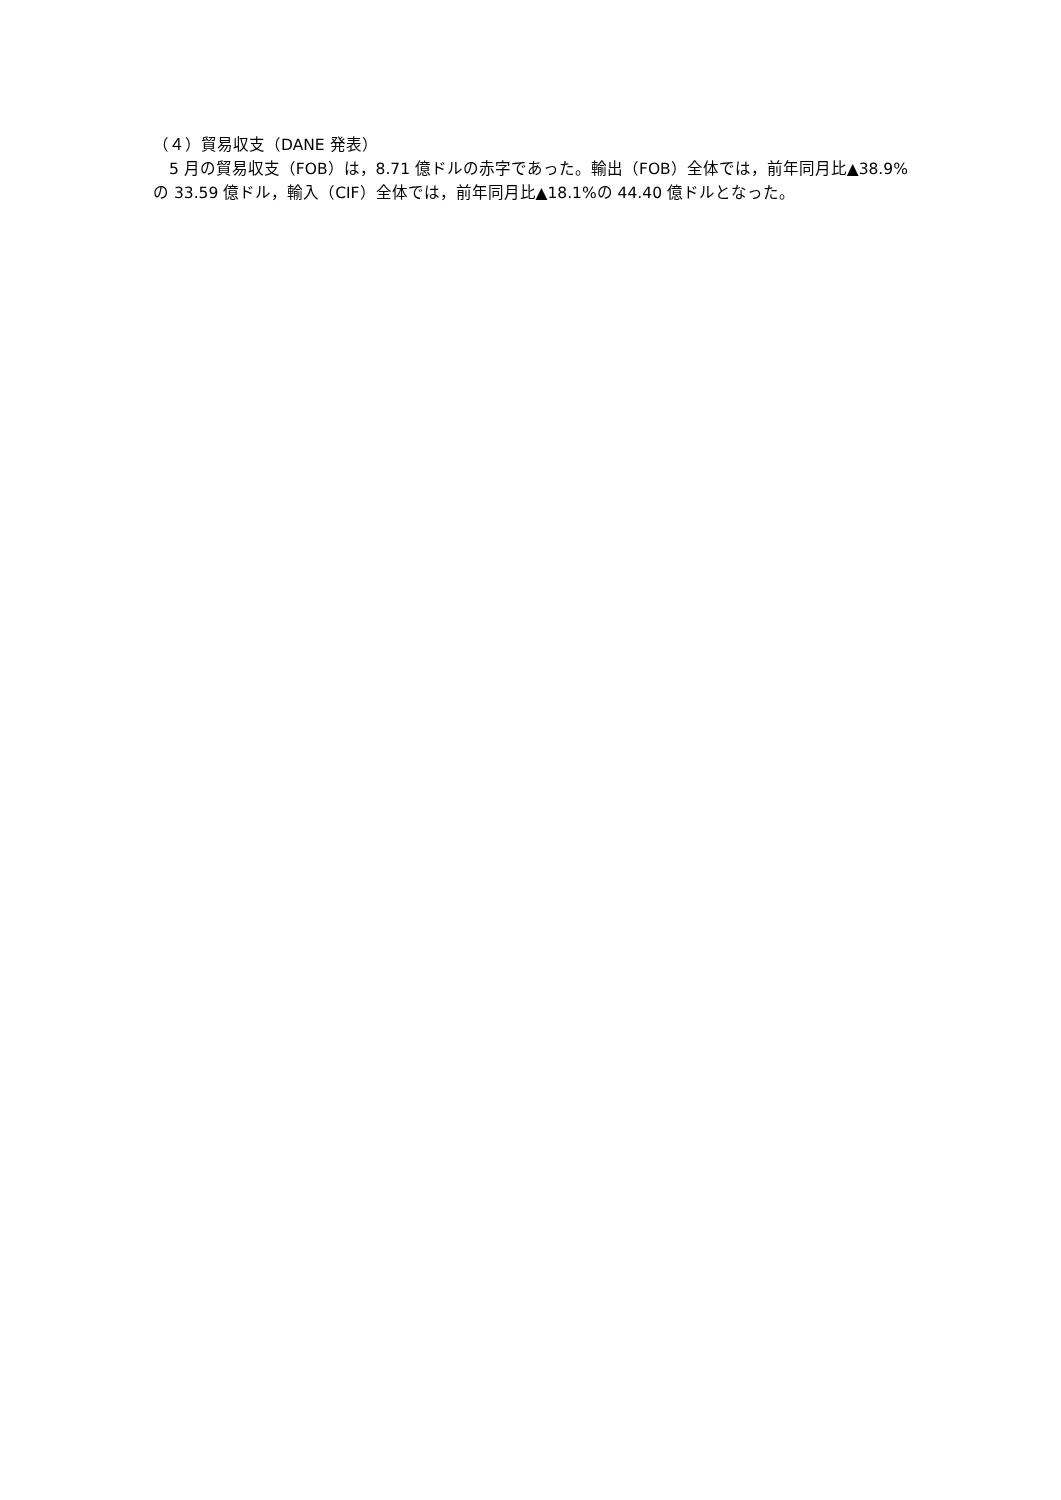（４）貿易収支（DANE 発表）
　5 月の貿易収支（FOB）は，8.71 億ドルの赤字であった。輸出（FOB）全体では，前年同月比▲38.9%の 33.59 億ドル，輸入（CIF）全体では，前年同月比▲18.1%の 44.40 億ドルとなった。